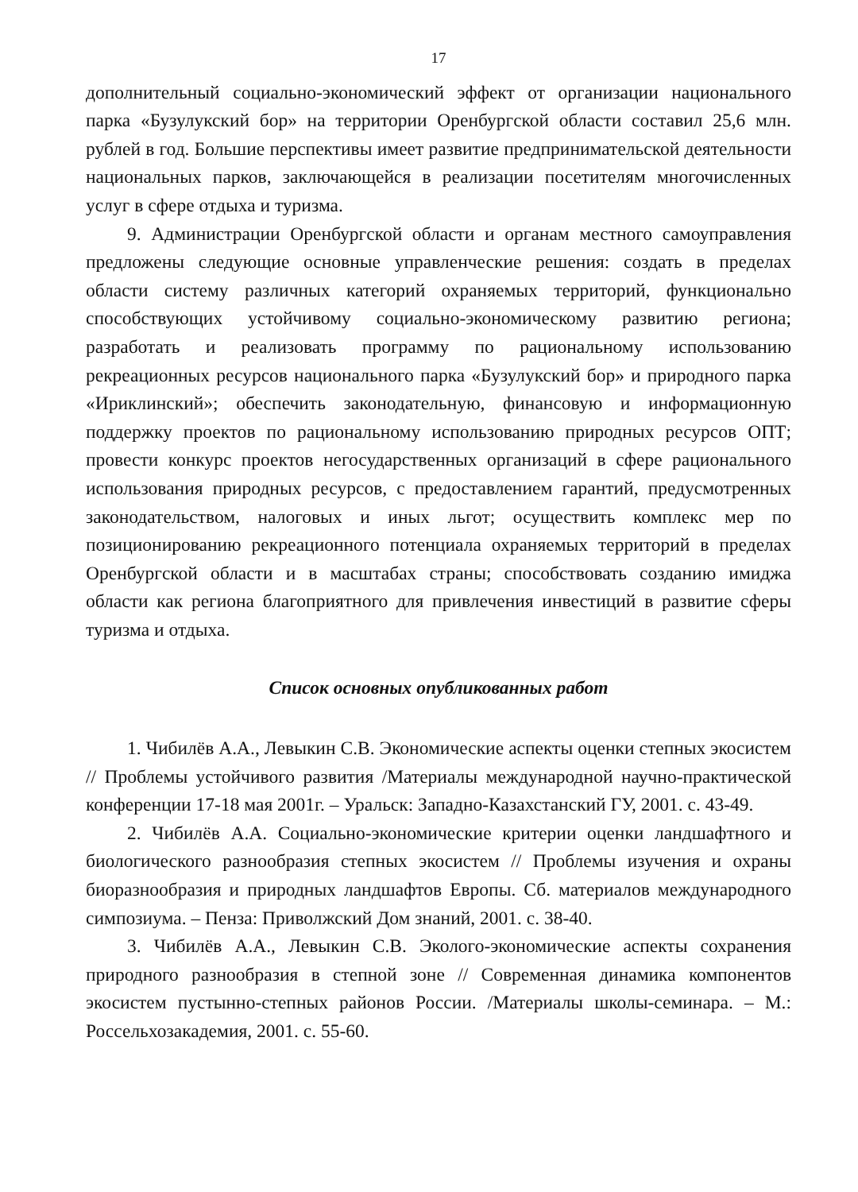17
дополнительный социально-экономический эффект от организации национального парка «Бузулукский бор» на территории Оренбургской области составил 25,6 млн. рублей в год. Большие перспективы имеет развитие предпринимательской деятельности национальных парков, заключающейся в реализации посетителям многочисленных услуг в сфере отдыха и туризма.
9. Администрации Оренбургской области и органам местного самоуправления предложены следующие основные управленческие решения: создать в пределах области систему различных категорий охраняемых территорий, функционально способствующих устойчивому социально-экономическому развитию региона; разработать и реализовать программу по рациональному использованию рекреационных ресурсов национального парка «Бузулукский бор» и природного парка «Ириклинский»; обеспечить законодательную, финансовую и информационную поддержку проектов по рациональному использованию природных ресурсов ОПТ; провести конкурс проектов негосударственных организаций в сфере рационального использования природных ресурсов, с предоставлением гарантий, предусмотренных законодательством, налоговых и иных льгот; осуществить комплекс мер по позиционированию рекреационного потенциала охраняемых территорий в пределах Оренбургской области и в масштабах страны; способствовать созданию имиджа области как региона благоприятного для привлечения инвестиций в развитие сферы туризма и отдыха.
Список основных опубликованных работ
1. Чибилёв А.А., Левыкин С.В. Экономические аспекты оценки степных экосистем // Проблемы устойчивого развития /Материалы международной научно-практической конференции 17-18 мая 2001г. – Уральск: Западно-Казахстанский ГУ, 2001. с. 43-49.
2. Чибилёв А.А. Социально-экономические критерии оценки ландшафтного и биологического разнообразия степных экосистем // Проблемы изучения и охраны биоразнообразия и природных ландшафтов Европы. Сб. материалов международного симпозиума. – Пенза: Приволжский Дом знаний, 2001. с. 38-40.
3. Чибилёв А.А., Левыкин С.В. Эколого-экономические аспекты сохранения природного разнообразия в степной зоне // Современная динамика компонентов экосистем пустынно-степных районов России. /Материалы школы-семинара. – М.: Россельхозакадемия, 2001. с. 55-60.